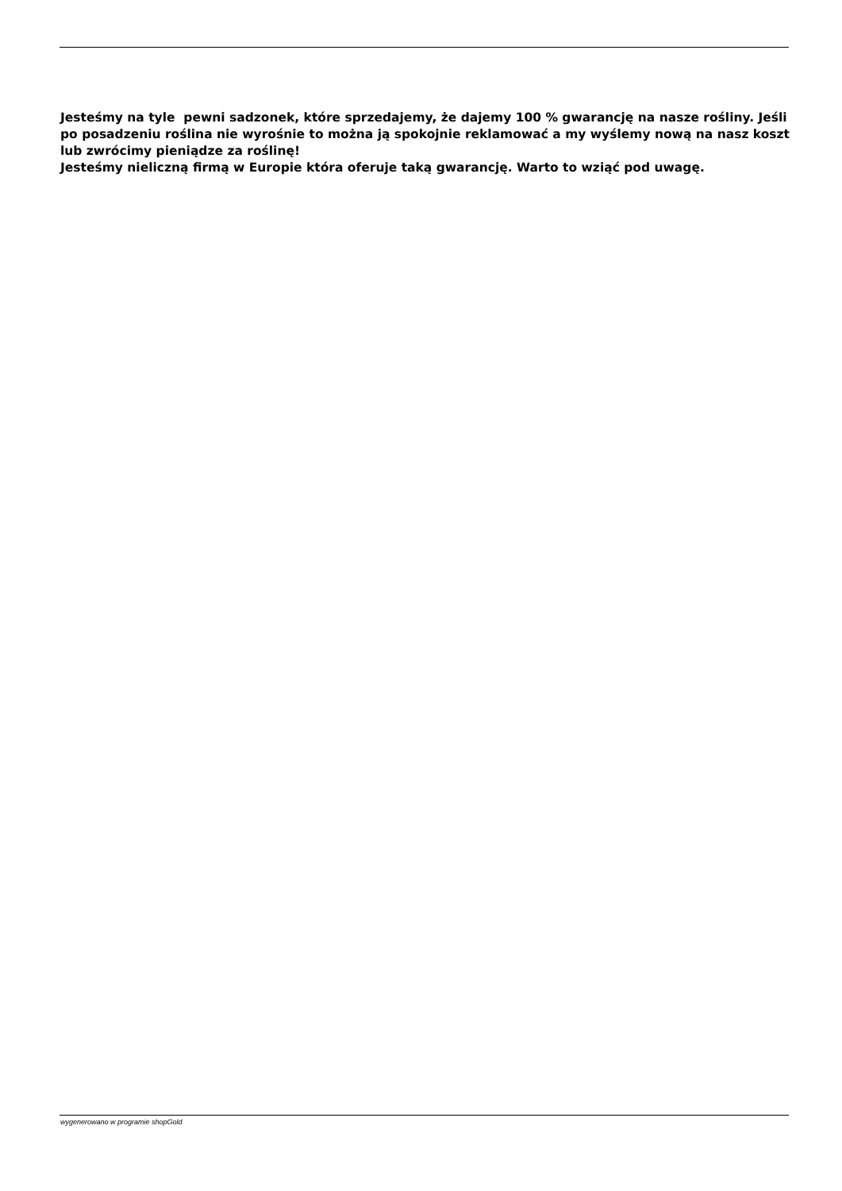Jesteśmy na tyle pewni sadzonek, które sprzedajemy, że dajemy 100 % gwarancję na nasze rośliny. Jeśli po posadzeniu roślina nie wyrośnie to można ją spokojnie reklamować a my wyślemy nową na nasz koszt lub zwrócimy pieniądze za roślinę!
Jesteśmy nieliczną firmą w Europie która oferuje taką gwarancję. Warto to wziąć pod uwagę.
wygenerowano w programie shopGold